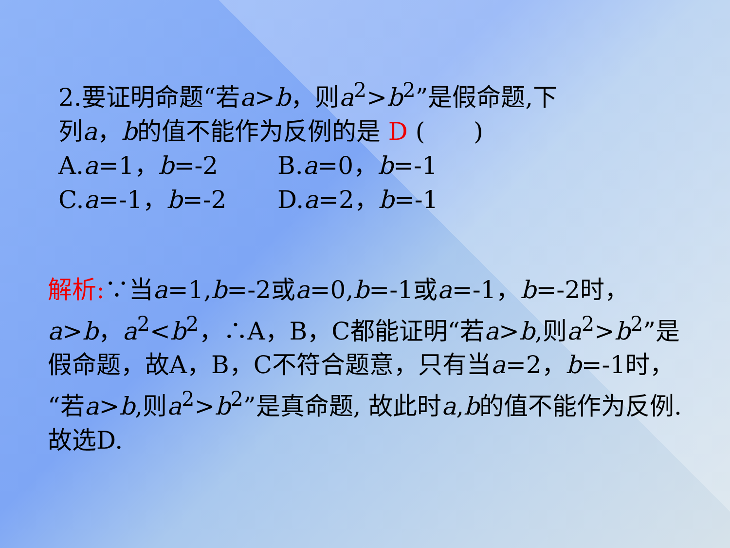2.要证明命题“若a>b，则a<sup>2</sup>>b<sup>2</sup>”是假命题,下
列a，b的值不能作为反例的是 D (　　)
A.a=1，b=-2 B.a=0，b=-1
C.a=-1，b=-2 D.a=2，b=-1
解析:∵当a=1,b=-2或a=0,b=-1或a=-1，b=-2时，a>b，a<sup>2</sup><b<sup>2</sup>，∴A，B，C都能证明“若a>b,则a<sup>2</sup>>b<sup>2</sup>”是假命题，故A，B，C不符合题意，只有当a=2，b=-1时，“若a>b,则a<sup>2</sup>>b<sup>2</sup>”是真命题, 故此时a,b的值不能作为反例.故选D.